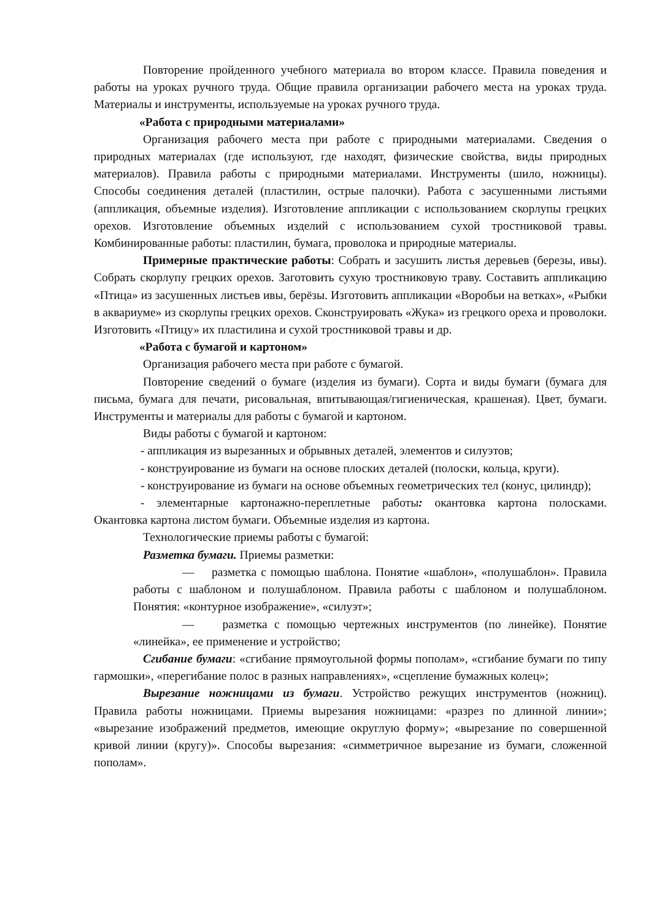Повторение пройденного учебного материала во втором классе. Правила поведения и работы на уроках ручного труда. Общие правила организации рабочего места на уроках труда. Материалы и инструменты, используемые на уроках ручного труда.
«Работа с природными материалами»
Организация рабочего места при работе с природными материалами. Сведения о природных материалах (где используют, где находят, физические свойства, виды природных материалов). Правила работы с природными материалами. Инструменты (шило, ножницы). Способы соединения деталей (пластилин, острые палочки). Работа с засушенными листьями (аппликация, объемные изделия). Изготовление аппликации с использованием скорлупы грецких орехов. Изготовление объемных изделий с использованием сухой тростниковой травы. Комбинированные работы: пластилин, бумага, проволока и природные материалы.
Примерные практические работы: Собрать и засушить листья деревьев (березы, ивы). Собрать скорлупу грецких орехов. Заготовить сухую тростниковую траву. Составить аппликацию «Птица» из засушенных листьев ивы, берёзы. Изготовить аппликации «Воробьи на ветках», «Рыбки в аквариуме» из скорлупы грецких орехов. Сконструировать «Жука» из грецкого ореха и проволоки. Изготовить «Птицу» их пластилина и сухой тростниковой травы и др.
«Работа с бумагой и картоном»
Организация рабочего места при работе с бумагой.
Повторение сведений о бумаге (изделия из бумаги). Сорта и виды бумаги (бумага для письма, бумага для печати, рисовальная, впитывающая/гигиеническая, крашеная). Цвет, бумаги. Инструменты и материалы для работы с бумагой и картоном.
Виды работы с бумагой и картоном:
- аппликация из вырезанных и обрывных деталей, элементов и силуэтов;
- конструирование из бумаги на основе плоских деталей (полоски, кольца, круги).
- конструирование из бумаги на основе объемных геометрических тел (конус, цилиндр);
- элементарные картонажно-переплетные работы: окантовка картона полосками. Окантовка картона листом бумаги. Объемные изделия из картона.
Технологические приемы работы с бумагой:
Разметка бумаги. Приемы разметки:
— разметка с помощью шаблона. Понятие «шаблон», «полушаблон». Правила работы с шаблоном и полушаблоном. Правила работы с шаблоном и полушаблоном. Понятия: «контурное изображение», «силуэт»;
— разметка с помощью чертежных инструментов (по линейке). Понятие «линейка», ее применение и устройство;
Сгибание бумаги: «сгибание прямоугольной формы пополам», «сгибание бумаги по типу гармошки», «перегибание полос в разных направлениях», «сцепление бумажных колец»;
Вырезание ножницами из бумаги. Устройство режущих инструментов (ножниц). Правила работы ножницами. Приемы вырезания ножницами: «разрез по длинной линии»; «вырезание изображений предметов, имеющие округлую форму»; «вырезание по совершенной кривой линии (кругу)». Способы вырезания: «симметричное вырезание из бумаги, сложенной пополам».